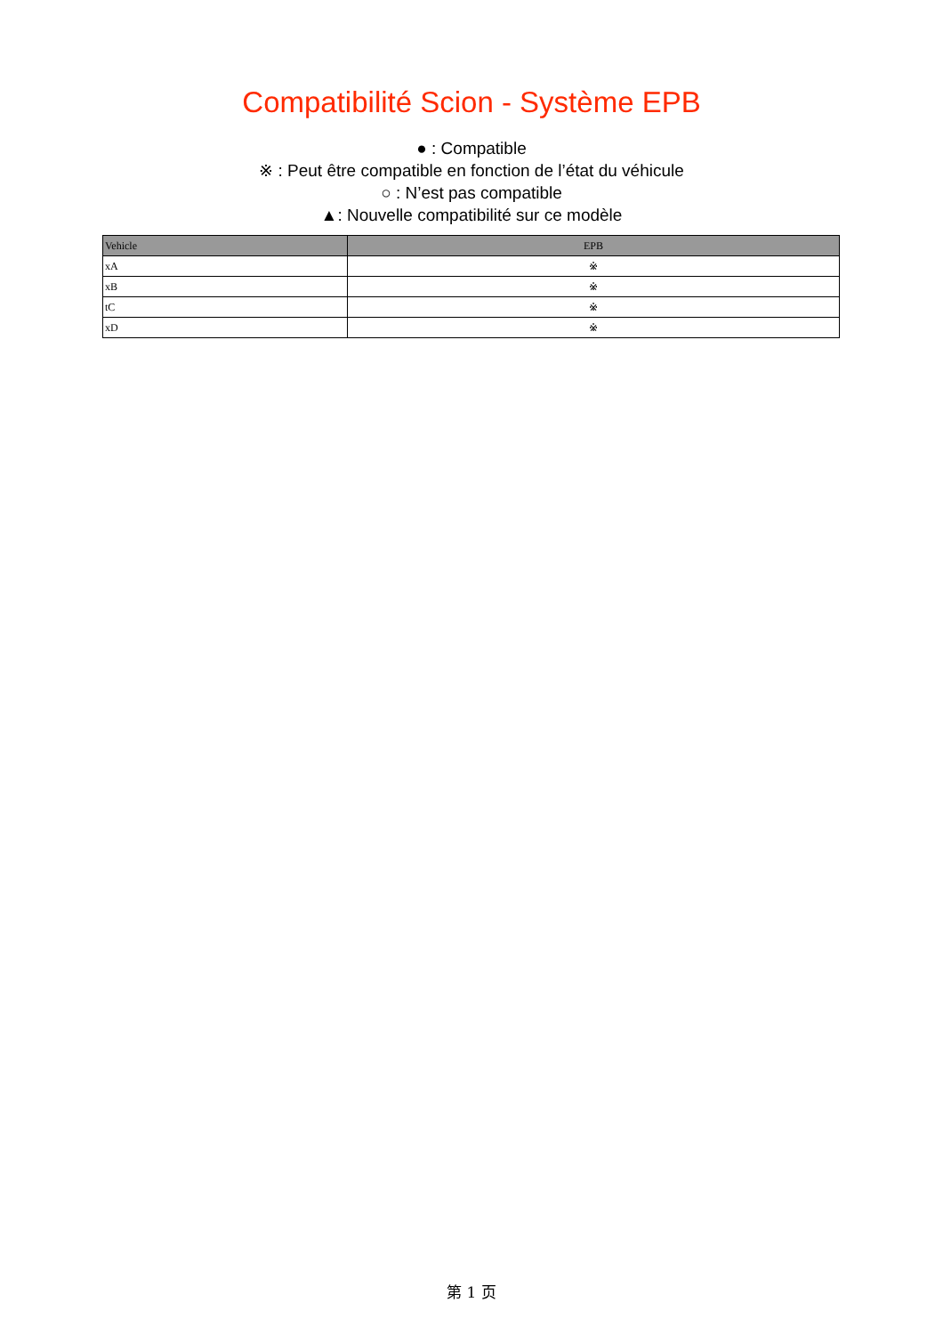Compatibilité Scion - Système EPB
● : Compatible
※ : Peut être compatible en fonction de l’état du véhicule
○ : N’est pas compatible
▲: Nouvelle compatibilité sur ce modèle
| Vehicle | EPB |
| --- | --- |
| xA | ※ |
| xB | ※ |
| tC | ※ |
| xD | ※ |
第 1 页